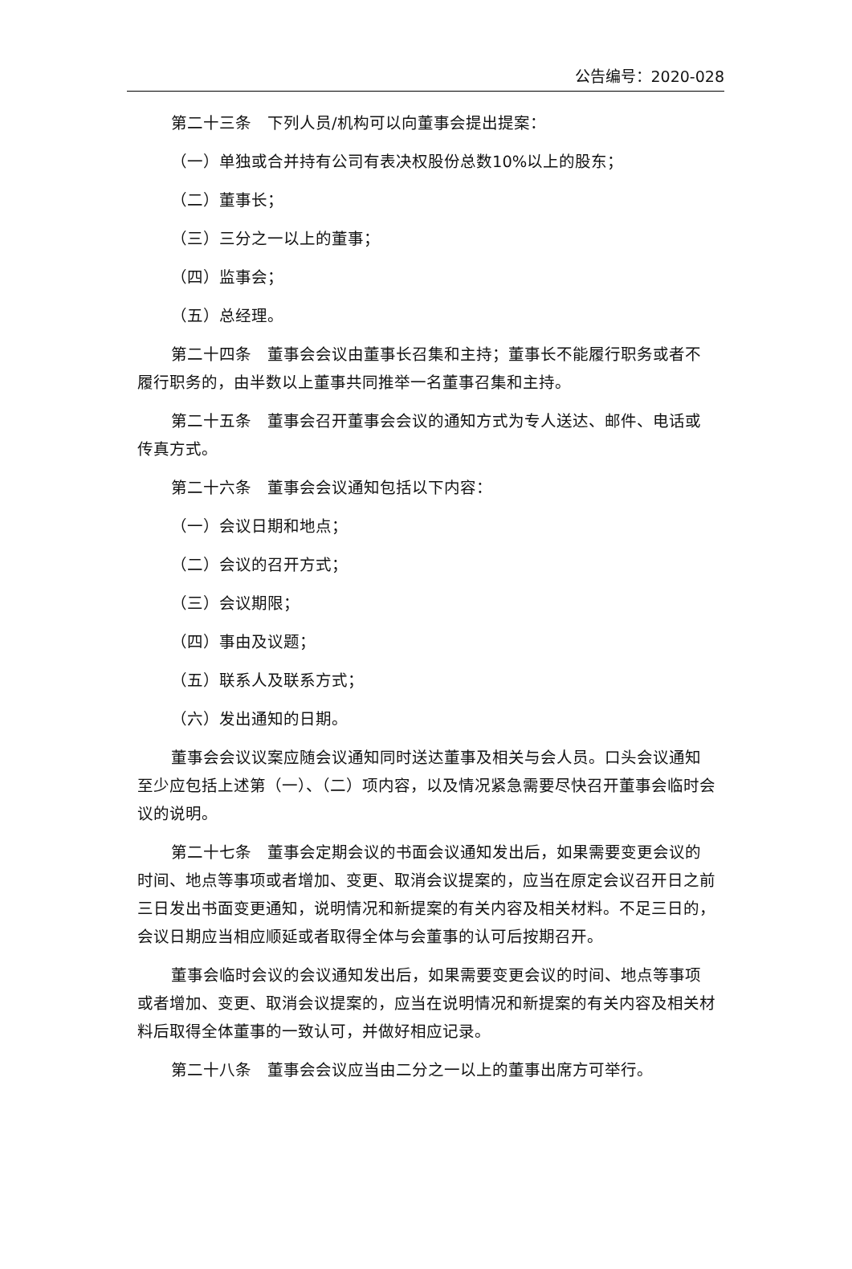公告编号：2020-028
第二十三条　下列人员/机构可以向董事会提出提案：
（一）单独或合并持有公司有表决权股份总数10%以上的股东；
（二）董事长；
（三）三分之一以上的董事；
（四）监事会；
（五）总经理。
第二十四条　董事会会议由董事长召集和主持；董事长不能履行职务或者不履行职务的，由半数以上董事共同推举一名董事召集和主持。
第二十五条　董事会召开董事会会议的通知方式为专人送达、邮件、电话或传真方式。
第二十六条　董事会会议通知包括以下内容：
（一）会议日期和地点；
（二）会议的召开方式；
（三）会议期限；
（四）事由及议题；
（五）联系人及联系方式；
（六）发出通知的日期。
董事会会议议案应随会议通知同时送达董事及相关与会人员。口头会议通知至少应包括上述第（一）、（二）项内容，以及情况紧急需要尽快召开董事会临时会议的说明。
第二十七条　董事会定期会议的书面会议通知发出后，如果需要变更会议的时间、地点等事项或者增加、变更、取消会议提案的，应当在原定会议召开日之前三日发出书面变更通知，说明情况和新提案的有关内容及相关材料。不足三日的，会议日期应当相应顺延或者取得全体与会董事的认可后按期召开。
董事会临时会议的会议通知发出后，如果需要变更会议的时间、地点等事项或者增加、变更、取消会议提案的，应当在说明情况和新提案的有关内容及相关材料后取得全体董事的一致认可，并做好相应记录。
第二十八条　董事会会议应当由二分之一以上的董事出席方可举行。